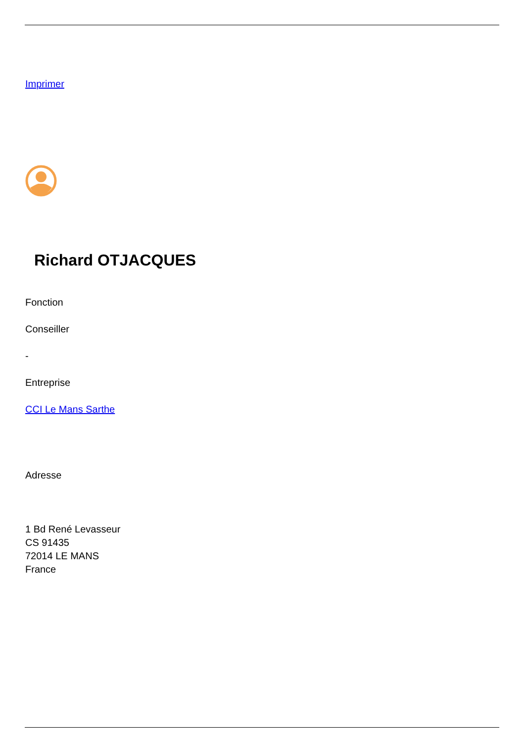Imprimer
Richard OTJACQUES
Fonction
Conseiller
-
Entreprise
CCI Le Mans Sarthe
Adresse
1 Bd René Levasseur
CS 91435
72014 LE MANS
France